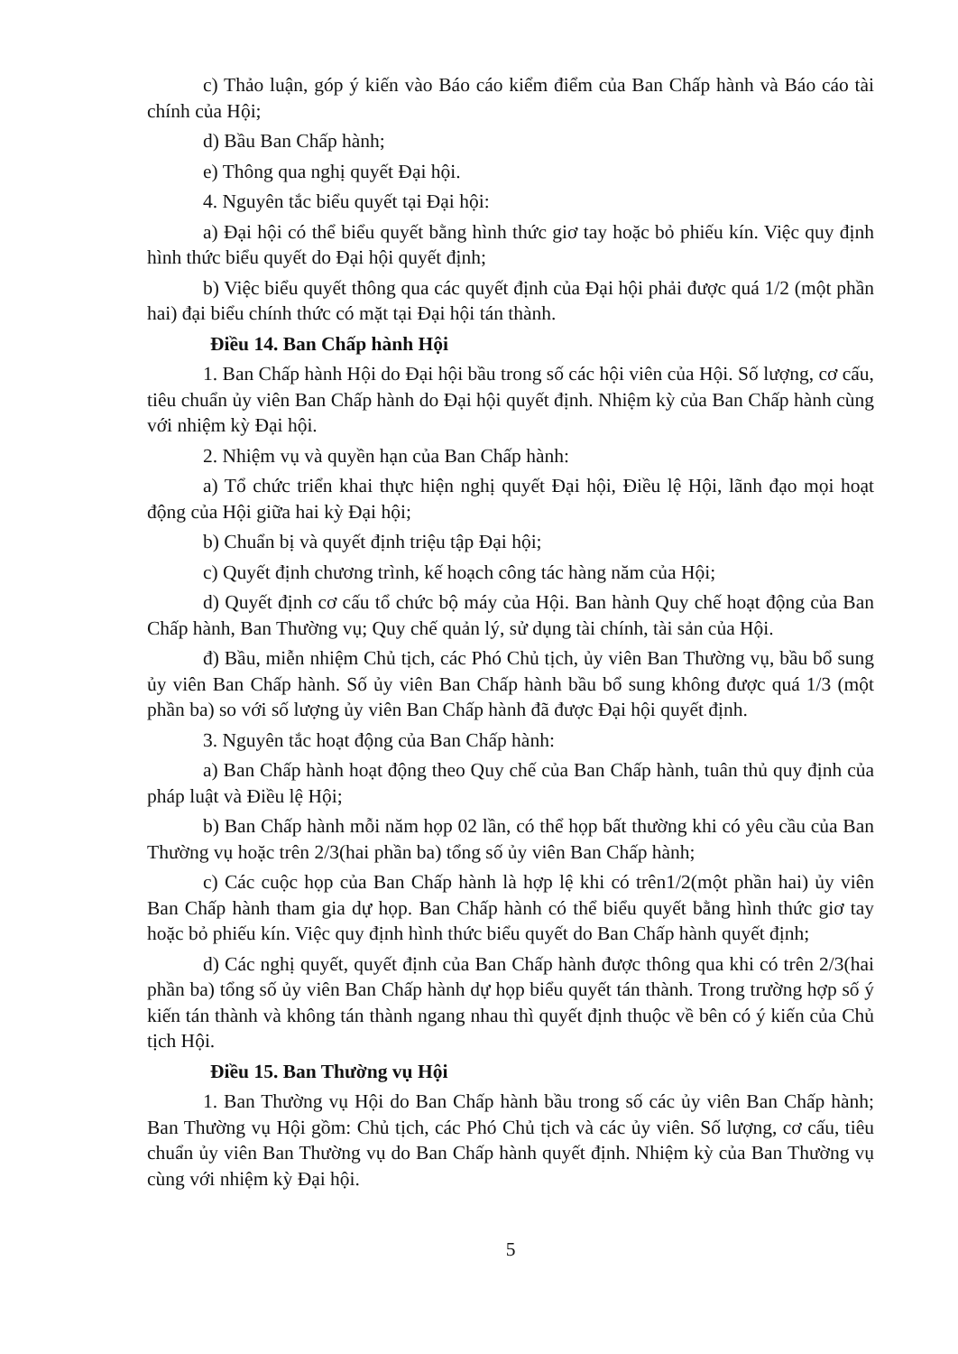c) Thảo luận, góp ý kiến vào Báo cáo kiểm điểm của Ban Chấp hành và Báo cáo tài chính của Hội;
d) Bầu Ban Chấp hành;
e) Thông qua nghị quyết Đại hội.
4. Nguyên tắc biểu quyết tại Đại hội:
a) Đại hội có thể biểu quyết bằng hình thức giơ tay hoặc bỏ phiếu kín. Việc quy định hình thức biểu quyết do Đại hội quyết định;
b) Việc biểu quyết thông qua các quyết định của Đại hội phải được quá 1/2 (một phần hai) đại biểu chính thức có mặt tại Đại hội tán thành.
Điều 14. Ban Chấp hành Hội
1. Ban Chấp hành Hội do Đại hội bầu trong số các hội viên của Hội. Số lượng, cơ cấu, tiêu chuẩn ủy viên Ban Chấp hành do Đại hội quyết định. Nhiệm kỳ của Ban Chấp hành cùng với nhiệm kỳ Đại hội.
2. Nhiệm vụ và quyền hạn của Ban Chấp hành:
a) Tổ chức triển khai thực hiện nghị quyết Đại hội, Điều lệ Hội, lãnh đạo mọi hoạt động của Hội giữa hai kỳ Đại hội;
b) Chuẩn bị và quyết định triệu tập Đại hội;
c) Quyết định chương trình, kế hoạch công tác hàng năm của Hội;
d) Quyết định cơ cấu tổ chức bộ máy của Hội. Ban hành Quy chế hoạt động của Ban Chấp hành, Ban Thường vụ; Quy chế quản lý, sử dụng tài chính, tài sản của Hội.
đ) Bầu, miễn nhiệm Chủ tịch, các Phó Chủ tịch, ủy viên Ban Thường vụ, bầu bổ sung ủy viên Ban Chấp hành. Số ủy viên Ban Chấp hành bầu bổ sung không được quá 1/3 (một phần ba) so với số lượng ủy viên Ban Chấp hành đã được Đại hội quyết định.
3. Nguyên tắc hoạt động của Ban Chấp hành:
a) Ban Chấp hành hoạt động theo Quy chế của Ban Chấp hành, tuân thủ quy định của pháp luật và Điều lệ Hội;
b) Ban Chấp hành mỗi năm họp 02 lần, có thể họp bất thường khi có yêu cầu của Ban Thường vụ hoặc trên 2/3(hai phần ba) tổng số ủy viên Ban Chấp hành;
c) Các cuộc họp của Ban Chấp hành là hợp lệ khi có trên1/2(một phần hai) ủy viên Ban Chấp hành tham gia dự họp. Ban Chấp hành có thể biểu quyết bằng hình thức giơ tay hoặc bỏ phiếu kín. Việc quy định hình thức biểu quyết do Ban Chấp hành quyết định;
d) Các nghị quyết, quyết định của Ban Chấp hành được thông qua khi có trên 2/3(hai phần ba) tổng số ủy viên Ban Chấp hành dự họp biểu quyết tán thành. Trong trường hợp số ý kiến tán thành và không tán thành ngang nhau thì quyết định thuộc về bên có ý kiến của Chủ tịch Hội.
Điều 15. Ban Thường vụ Hội
1. Ban Thường vụ Hội do Ban Chấp hành bầu trong số các ủy viên Ban Chấp hành; Ban Thường vụ Hội gồm: Chủ tịch, các Phó Chủ tịch và các ủy viên. Số lượng, cơ cấu, tiêu chuẩn ủy viên Ban Thường vụ do Ban Chấp hành quyết định. Nhiệm kỳ của Ban Thường vụ cùng với nhiệm kỳ Đại hội.
5